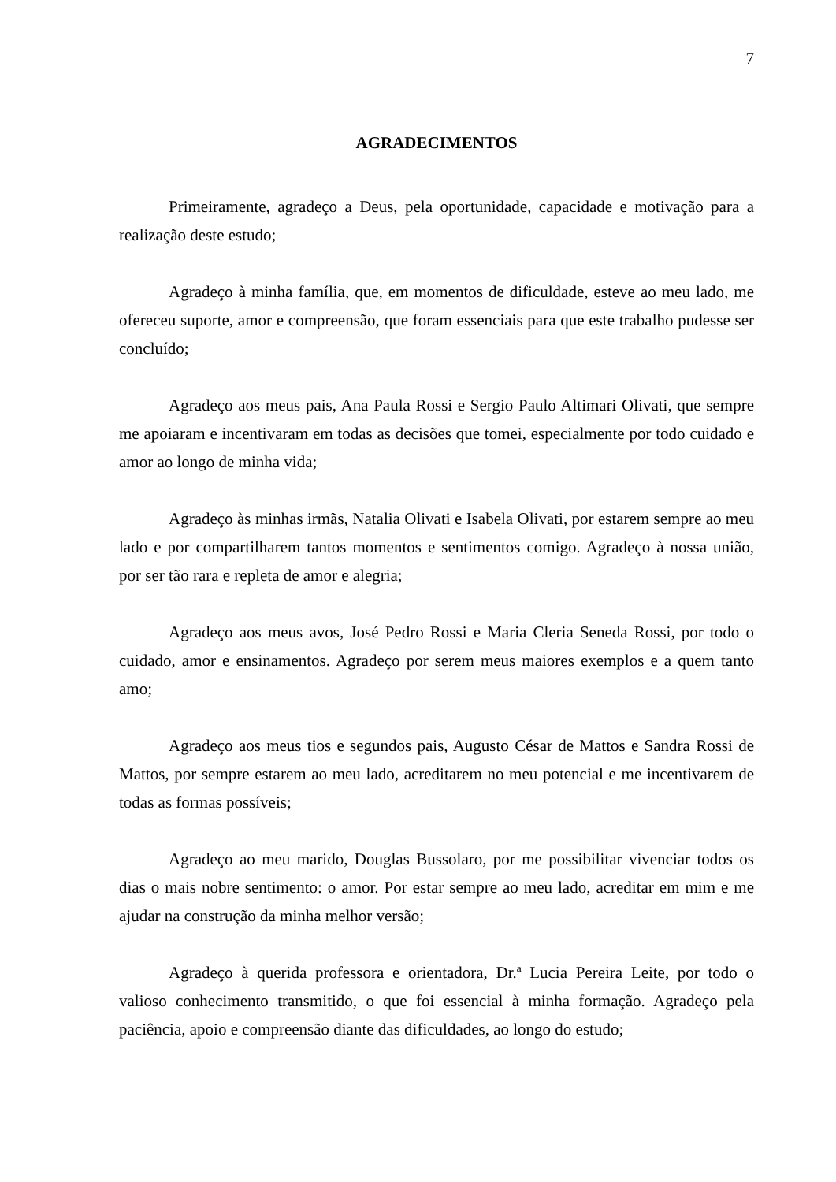7
AGRADECIMENTOS
Primeiramente, agradeço a Deus, pela oportunidade, capacidade e motivação para a realização deste estudo;
Agradeço à minha família, que, em momentos de dificuldade, esteve ao meu lado, me ofereceu suporte, amor e compreensão, que foram essenciais para que este trabalho pudesse ser concluído;
Agradeço aos meus pais, Ana Paula Rossi e Sergio Paulo Altimari Olivati, que sempre me apoiaram e incentivaram em todas as decisões que tomei, especialmente por todo cuidado e amor ao longo de minha vida;
Agradeço às minhas irmãs, Natalia Olivati e Isabela Olivati, por estarem sempre ao meu lado e por compartilharem tantos momentos e sentimentos comigo. Agradeço à nossa união, por ser tão rara e repleta de amor e alegria;
Agradeço aos meus avos, José Pedro Rossi e Maria Cleria Seneda Rossi, por todo o cuidado, amor e ensinamentos. Agradeço por serem meus maiores exemplos e a quem tanto amo;
Agradeço aos meus tios e segundos pais, Augusto César de Mattos e Sandra Rossi de Mattos, por sempre estarem ao meu lado, acreditarem no meu potencial e me incentivarem de todas as formas possíveis;
Agradeço ao meu marido, Douglas Bussolaro, por me possibilitar vivenciar todos os dias o mais nobre sentimento: o amor. Por estar sempre ao meu lado, acreditar em mim e me ajudar na construção da minha melhor versão;
Agradeço à querida professora e orientadora, Dr.ª Lucia Pereira Leite, por todo o valioso conhecimento transmitido, o que foi essencial à minha formação. Agradeço pela paciência, apoio e compreensão diante das dificuldades, ao longo do estudo;